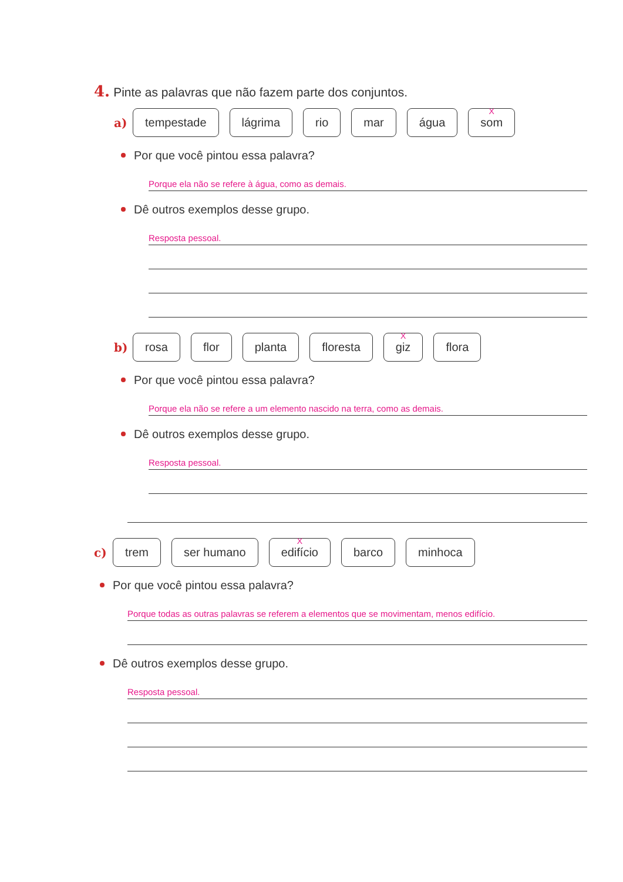4. Pinte as palavras que não fazem parte dos conjuntos.
a) tempestade lágrima rio mar água
X
som
Por que você pintou essa palavra?
Porque ela não se refere à água, como as demais.
Dê outros exemplos desse grupo.
Resposta pessoal.
b) rosa flor planta floresta
X
giz flora
Por que você pintou essa palavra?
Porque ela não se refere a um elemento nascido na terra, como as demais.
Dê outros exemplos desse grupo.
Resposta pessoal.
c) trem ser humano
X
edifício barco minhoca
Por que você pintou essa palavra?
Porque todas as outras palavras se referem a elementos que se movimentam, menos edifício.
Dê outros exemplos desse grupo.
Resposta pessoal.